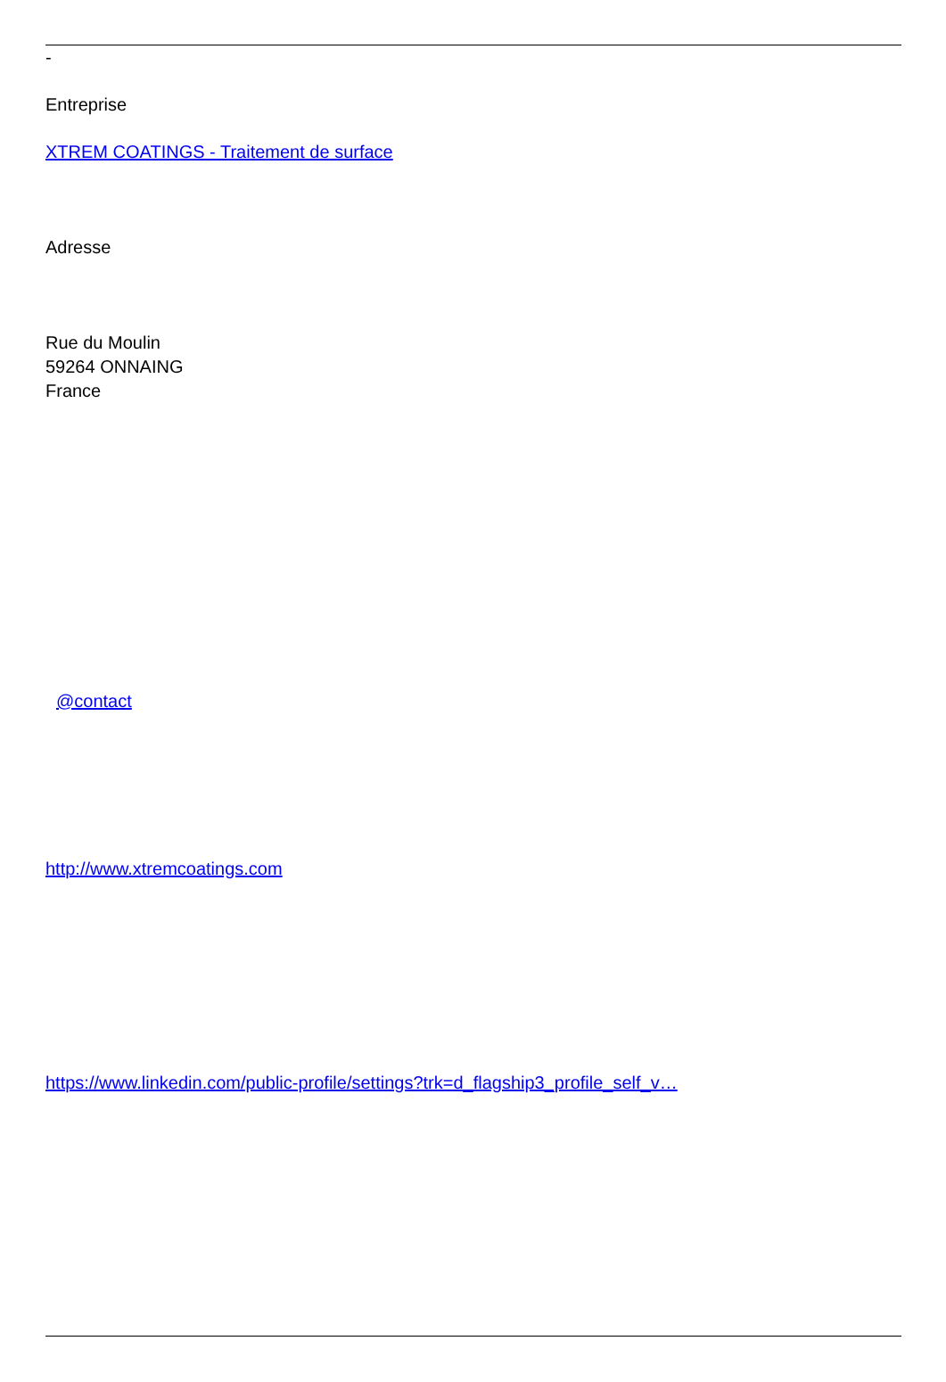-
Entreprise
XTREM COATINGS - Traitement de surface
Adresse
Rue du Moulin
59264 ONNAING
France
@contact
http://www.xtremcoatings.com
https://www.linkedin.com/public-profile/settings?trk=d_flagship3_profile_self_v…